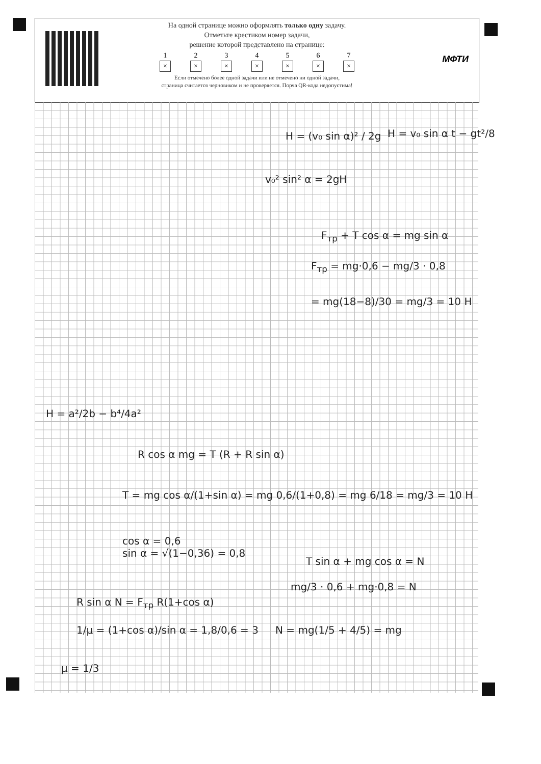МФТИ
На одной странице можно оформлять только одну задачу.
Отметьте крестиком номер задачи,
решение которой представлено на странице:
1
×
2
×
3
×
4
×
5
×
6
×
7
×
Если отмечено более одной задачи или не отмечено ни одной задачи,
страница считается черновиком и не проверяется. Порча QR-кода недопустима!
H = (v₀ sin α)² / 2g H = v₀ sin α t − gt²/8
v₀² sin² α = 2gH
F<sub>тр</sub> + T cos α = mg sin α
F<sub>тр</sub> = mg·0,6 − mg/3 · 0,8
= mg(18−8)/30 = mg/3 = 10 Н
R cos α mg = T (R + R sin α)
T = mg cos α/(1+sin α) = mg 0,6/(1+0,8) = mg 6/18 = mg/3 = 10 Н
cos α = 0,6
sin α = √(1−0,36) = 0,8
T sin α + mg cos α = N
mg/3 · 0,6 + mg·0,8 = N
R sin α N = F<sub>тр</sub> R(1+cos α)
1/μ = (1+cos α)/sin α = 1,8/0,6 = 3
N = mg(1/5 + 4/5) = mg
μ = 1/3
H = a²/2b − b⁴/4a²